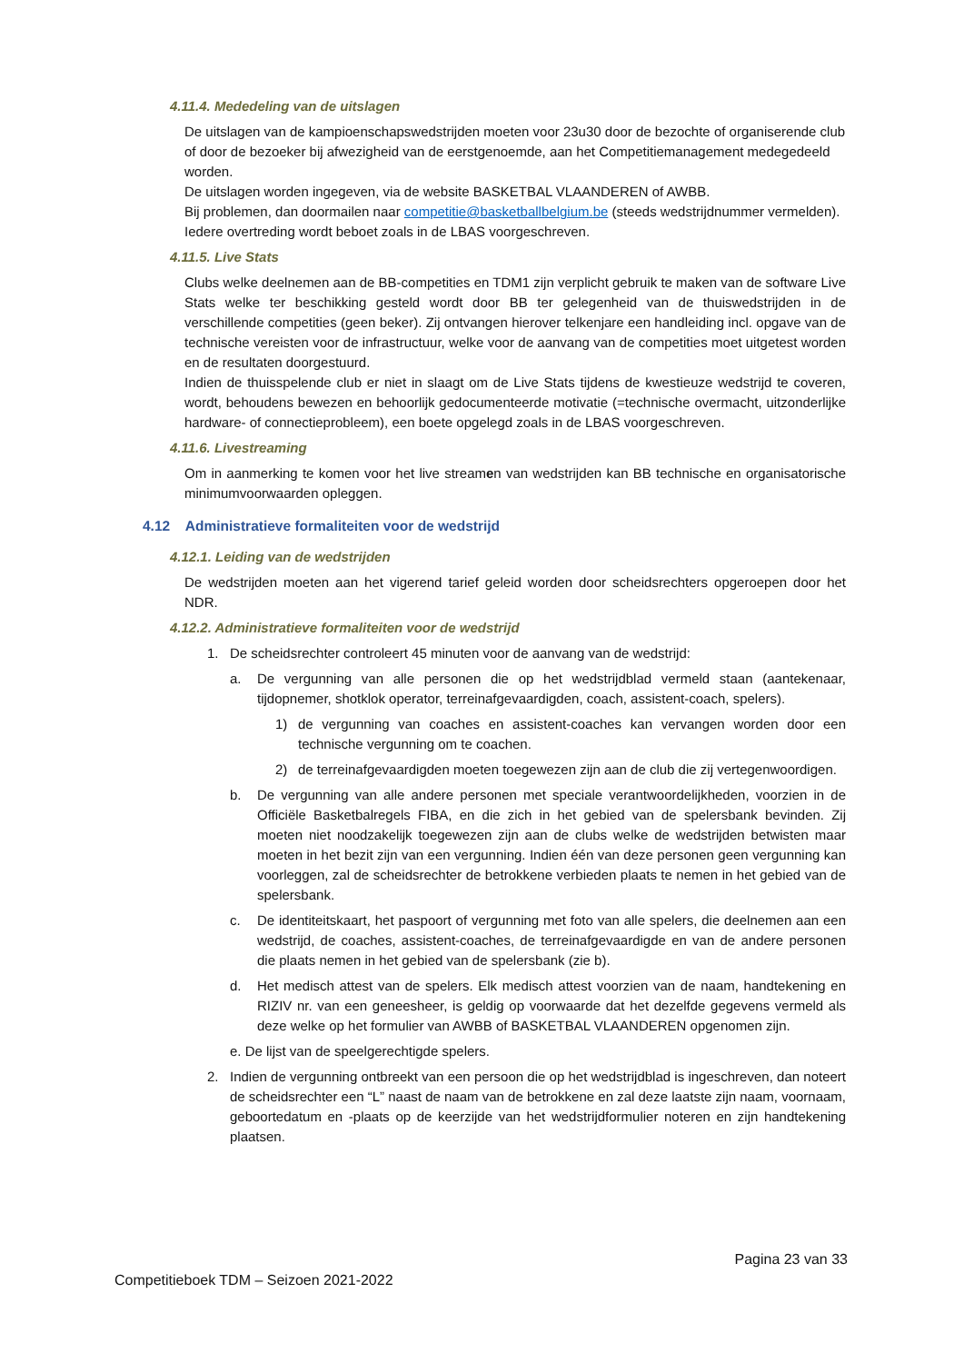4.11.4. Mededeling van de uitslagen
De uitslagen van de kampioenschapswedstrijden moeten voor 23u30 door de bezochte of organiserende club of door de bezoeker bij afwezigheid van de eerstgenoemde, aan het Competitiemanagement medegedeeld worden.
De uitslagen worden ingegeven, via de website BASKETBAL VLAANDEREN of AWBB.
Bij problemen, dan doormailen naar competitie@basketballbelgium.be (steeds wedstrijdnummer vermelden).
Iedere overtreding wordt beboet zoals in de LBAS voorgeschreven.
4.11.5. Live Stats
Clubs welke deelnemen aan de BB-competities en TDM1 zijn verplicht gebruik te maken van de software Live Stats welke ter beschikking gesteld wordt door BB ter gelegenheid van de thuiswedstrijden in de verschillende competities (geen beker). Zij ontvangen hierover telkenjare een handleiding incl. opgave van de technische vereisten voor de infrastructuur, welke voor de aanvang van de competities moet uitgetest worden en de resultaten doorgestuurd.
Indien de thuisspelende club er niet in slaagt om de Live Stats tijdens de kwestieuze wedstrijd te coveren, wordt, behoudens bewezen en behoorlijk gedocumenteerde motivatie (=technische overmacht, uitzonderlijke hardware- of connectieprobleem), een boete opgelegd zoals in de LBAS voorgeschreven.
4.11.6. Livestreaming
Om in aanmerking te komen voor het live streamen van wedstrijden kan BB technische en organisatorische minimumvoorwaarden opleggen.
4.12 Administratieve formaliteiten voor de wedstrijd
4.12.1. Leiding van de wedstrijden
De wedstrijden moeten aan het vigerend tarief geleid worden door scheidsrechters opgeroepen door het NDR.
4.12.2. Administratieve formaliteiten voor de wedstrijd
1. De scheidsrechter controleert 45 minuten voor de aanvang van de wedstrijd:
a. De vergunning van alle personen die op het wedstrijdblad vermeld staan (aantekenaar, tijdopnemer, shotklok operator, terreinafgevaardigden, coach, assistent-coach, spelers).
1) de vergunning van coaches en assistent-coaches kan vervangen worden door een technische vergunning om te coachen.
2) de terreinafgevaardigden moeten toegewezen zijn aan de club die zij vertegenwoordigen.
b. De vergunning van alle andere personen met speciale verantwoordelijkheden, voorzien in de Officiële Basketbalregels FIBA, en die zich in het gebied van de spelersbank bevinden. Zij moeten niet noodzakelijk toegewezen zijn aan de clubs welke de wedstrijden betwisten maar moeten in het bezit zijn van een vergunning. Indien één van deze personen geen vergunning kan voorleggen, zal de scheidsrechter de betrokkene verbieden plaats te nemen in het gebied van de spelersbank.
c. De identiteitskaart, het paspoort of vergunning met foto van alle spelers, die deelnemen aan een wedstrijd, de coaches, assistent-coaches, de terreinafgevaardigde en van de andere personen die plaats nemen in het gebied van de spelersbank (zie b).
d. Het medisch attest van de spelers. Elk medisch attest voorzien van de naam, handtekening en RIZIV nr. van een geneesheer, is geldig op voorwaarde dat het dezelfde gegevens vermeld als deze welke op het formulier van AWBB of BASKETBAL VLAANDEREN opgenomen zijn.
e. De lijst van de speelgerechtigde spelers.
2. Indien de vergunning ontbreekt van een persoon die op het wedstrijdblad is ingeschreven, dan noteert de scheidsrechter een “L” naast de naam van de betrokkene en zal deze laatste zijn naam, voornaam, geboortedatum en -plaats op de keerzijde van het wedstrijdformulier noteren en zijn handtekening plaatsen.
Pagina 23 van 33
Competitieboek TDM – Seizoen 2021-2022